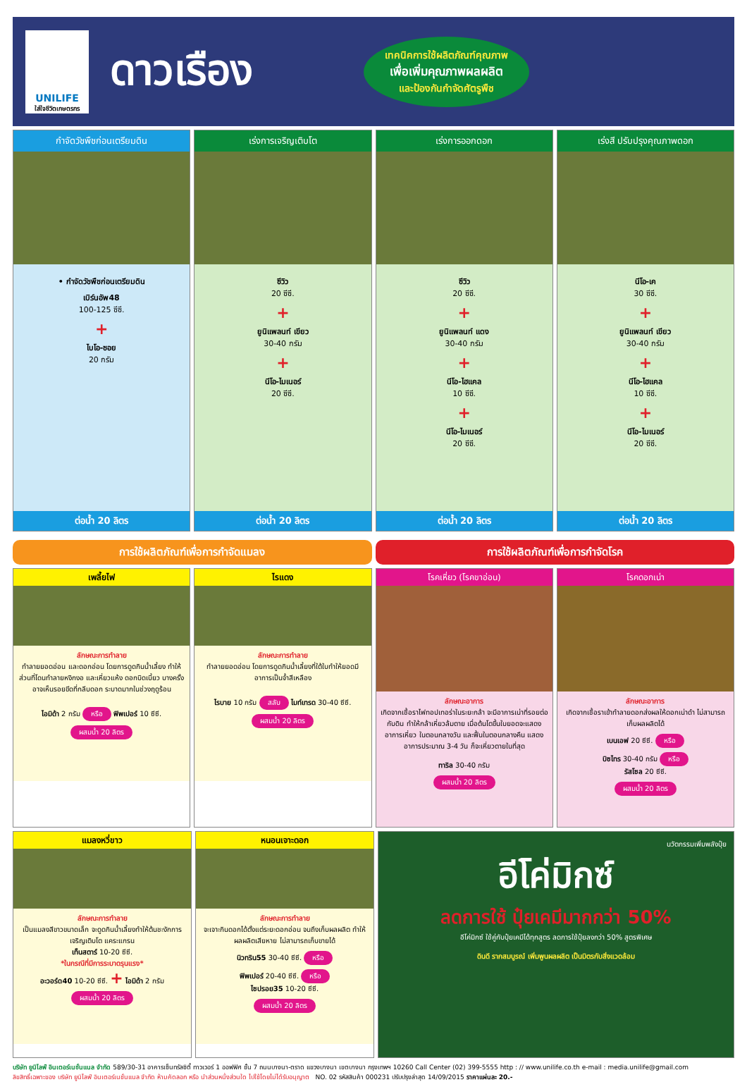UNILIFE
ใส่ใจชีวิตเกษตรกร
ดาวเรือง
เทคนิคการใช้ผลิตภัณฑ์คุณภาพ
เพื่อเพิ่มคุณภาพผลผลิต
และป้องกันกำจัดศัตรูพืช
กำจัดวัชพืชก่อนเตรียมดิน
• กำจัดวัชพืชก่อนเตรียมดิน
เบิร์นอัพ48
100-125 ซีซี.
+
ไบโอ-ซอย
20 กรัม
ต่อน้ำ 20 ลิตร
เร่งการเจริญเติบโต
ซีวิว
20 ซีซี.
+
ยูนิแพลนท์ เขียว
30-40 กรัม
+
นีโอ-ไมเนอร์
20 ซีซี.
ต่อน้ำ 20 ลิตร
เร่งการออกดอก
ซีวิว
20 ซีซี.
+
ยูนิแพลนท์ แดง
30-40 กรัม
+
นีโอ-ไฮแคล
10 ซีซี.
+
นีโอ-ไมเนอร์
20 ซีซี.
ต่อน้ำ 20 ลิตร
เร่งสี ปรับปรุงคุณภาพดอก
นีโอ-เค
30 ซีซี.
+
ยูนิแพลนท์ เขียว
30-40 กรัม
+
นีโอ-ไฮแคล
10 ซีซี.
+
นีโอ-ไมเนอร์
20 ซีซี.
ต่อน้ำ 20 ลิตร
การใช้ผลิตภัณฑ์เพื่อการกำจัดแมลง
การใช้ผลิตภัณฑ์เพื่อการกำจัดโรค
เพลี้ยไฟ
ลักษณะการทำลาย
ทำลายยอดอ่อน และดอกอ่อน โดยการดูดกินน้ำเลี้ยง ทำให้ ส่วนที่โดนทำลายหงิกงอ และเหี่ยวแห้ง ดอกบิดเบี้ยว บางครั้งอาจเห็นรอยขีดที่กลีบดอก ระบาดมากในช่วงฤดูร้อน
ไอมิด้า 2 กรัม หรือ ฟิพเปอร์ 10 ซีซี.
ผสมน้ำ 20 ลิตร
ไรแดง
ลักษณะการทำลาย
ทำลายยอดอ่อน โดยการดูดกินน้ำเลี้ยงที่ใต้ใบทำให้ยอดมีอาการเป็นจ้ำสีเหลือง
ไรบาย 10 กรัม สลับ ไมท์เทรด 30-40 ซีซี.
ผสมน้ำ 20 ลิตร
โรคเหี่ยว (โรคขาอ่อน)
ลักษณะอาการ
เกิดจากเชื้อราไฟทอปเทอร่าในระยะกล้า จะมีอาการเน่าที่รอยต่อ กับดิน ทำให้กล้าเหี่ยวล้มตาย เมื่อต้นโตขึ้นใบยอดจะแสดงอาการเหี่ยว ในตอนกลางวัน และฟื้นในตอนกลางคืน แสดงอาการประมาณ 3-4 วัน ก็จะเหี่ยวตายในที่สุด
ทาริล 30-40 กรัม
ผสมน้ำ 20 ลิตร
โรคดอกเน่า
ลักษณะอาการ
เกิดจากเชื้อราเข้าทำลายดอกส่งผลให้ดอกเน่าดำ ไม่สามารถเก็บผลผลิตได้
เบนเอฟ 20 ซีซี. หรือ
บิซไทร 30-40 กรัม หรือ
รัสโซล 20 ซีซี.
ผสมน้ำ 20 ลิตร
แมลงหวี่ขาว
ลักษณะการทำลาย
เป็นแมลงสีขาวขนาดเล็ก จะดูดกินน้ำเลี้ยงทำให้ต้นชะงักการเจริญเติบโต แคระแกรน
เท็นสตาร์ 10-20 ซีซี.
*ในกรณีที่มีการระบาดรุนแรง*
อะวอร์ด40 10-20 ซีซี. + ไอมิด้า 2 กรัม
ผสมน้ำ 20 ลิตร
หนอนเจาะดอก
ลักษณะการทำลาย
จะเจาะกินดอกได้ตั้งแต่ระยะดอกอ่อน จนถึงเก็บผลผลิต ทำให้ผลผลิตเสียหาย ไม่สามารถเก็บขายได้
นิวทริน55 30-40 ซีซี. หรือ
ฟิพเปอร์ 20-40 ซีซี. หรือ
ไซปรอย35 10-20 ซีซี.
ผสมน้ำ 20 ลิตร
นวัตกรรมเพิ่มพลังปุ๋ย
อีโค่มิกซ์
ลดการใช้ ปุ๋ยเคมีมากกว่า 50%
อีโค่มิกซ์ ใช้คู่กับปุ๋ยเคมีได้ทุกสูตร ลดการใช้ปุ๋ยลงกว่า 50% สูตรพิเศษ
ดินดี รากสมบูรณ์ เพิ่มพูนผลผลิต เป็นมิตรกับสิ่งแวดล้อม
บริษัท ยูนิไลฟ์ อินเตอร์เนชั่นแนล จำกัด 589/30-31 อาคารเซ็นทรัลซิตี้ ทาวเวอร์ 1 ออฟฟิศ ชั้น 7 ถนนบางนา-ตราด แขวงบางนา เขตบางนา กรุงเทพฯ 10260 Call Center (02) 399-5555 http : // www.unilife.co.th e-mail : media.unilife@gmail.com
ลิขสิทธิ์เฉพาะของ บริษัท ยูนิไลฟ์ อินเตอร์เนชั่นแนล จำกัด ห้ามคัดลอก หรือ นำส่วนหนึ่งส่วนใด ไปใช้โดยไม่ได้รับอนุญาต NO. 02 รหัสสินค้า 000231 ปรับปรุงล่าสุด 14/09/2015 ราคาแผ่นละ 20.-